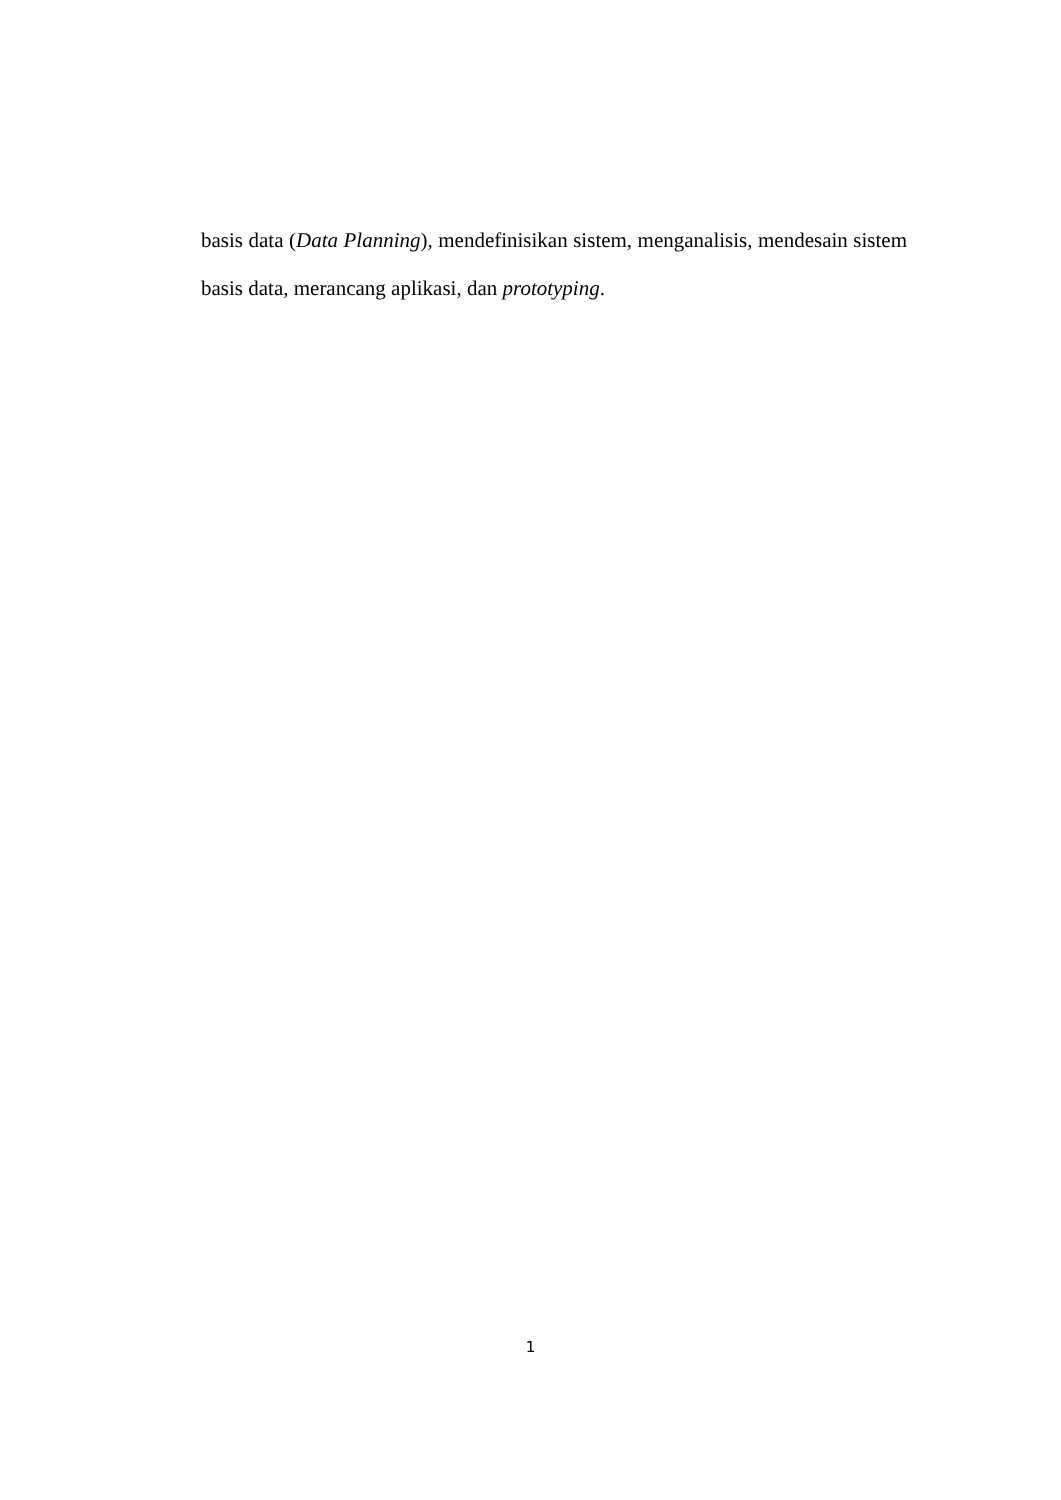basis data (Data Planning), mendefinisikan sistem, menganalisis, mendesain sistem basis data, merancang aplikasi, dan prototyping.
1